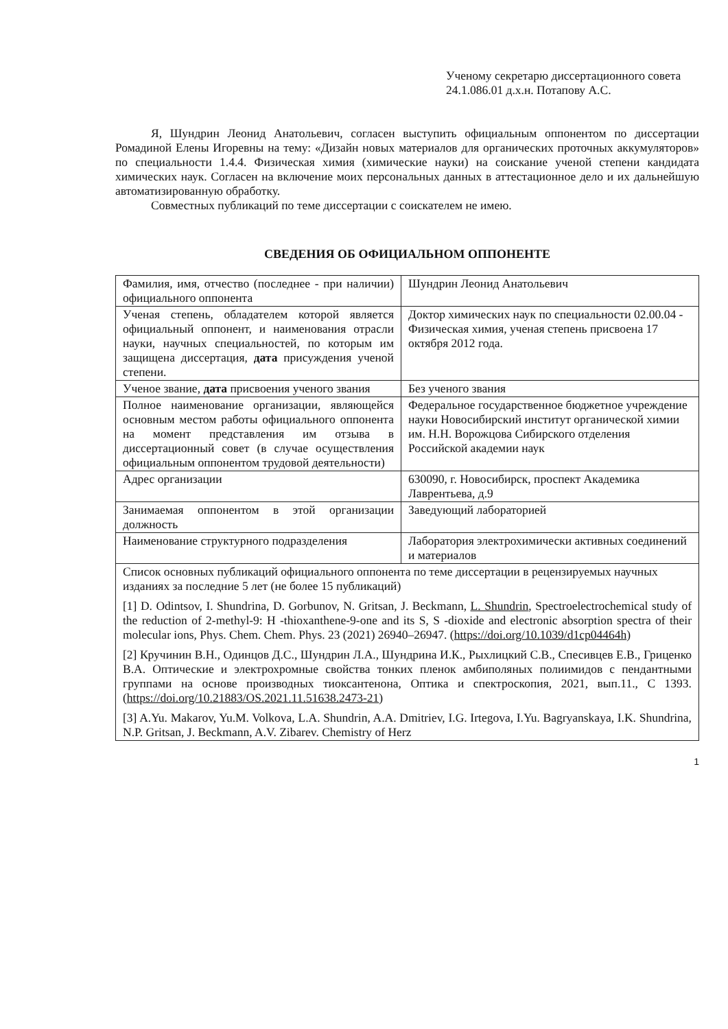Ученому секретарю диссертационного совета
24.1.086.01 д.х.н. Потапову А.С.
Я, Шундрин Леонид Анатольевич, согласен выступить официальным оппонентом по диссертации Ромадиной Елены Игоревны на тему: «Дизайн новых материалов для органических проточных аккумуляторов» по специальности 1.4.4. Физическая химия (химические науки) на соискание ученой степени кандидата химических наук. Согласен на включение моих персональных данных в аттестационное дело и их дальнейшую автоматизированную обработку.
Совместных публикаций по теме диссертации с соискателем не имею.
СВЕДЕНИЯ ОБ ОФИЦИАЛЬНОМ ОППОНЕНТЕ
| Фамилия, имя, отчество (последнее - при наличии) официального оппонента | Шундрин Леонид Анатольевич |
| Ученая степень, обладателем которой является официальный оппонент, и наименования отрасли науки, научных специальностей, по которым им защищена диссертация, дата присуждения ученой степени. | Доктор химических наук по специальности 02.00.04 - Физическая химия, ученая степень присвоена 17 октября 2012 года. |
| Ученое звание, дата присвоения ученого звания | Без ученого звания |
| Полное наименование организации, являющейся основным местом работы официального оппонента на момент представления им отзыва в диссертационный совет (в случае осуществления официальным оппонентом трудовой деятельности) | Федеральное государственное бюджетное учреждение науки Новосибирский институт органической химии им. Н.Н. Ворожцова Сибирского отделения Российской академии наук |
| Адрес организации | 630090, г. Новосибирск, проспект Академика Лаврентьева, д.9 |
| Занимаемая оппонентом в этой организации должность | Заведующий лабораторией |
| Наименование структурного подразделения | Лаборатория электрохимически активных соединений и материалов |
| Список основных публикаций официального оппонента по теме диссертации в рецензируемых научных изданиях за последние 5 лет (не более 15 публикаций) [1] D. Odintsov, I. Shundrina, D. Gorbunov, N. Gritsan, J. Beckmann, L. Shundrin , Spectroelectrochemical study of the reduction of 2-methyl-9: H -thioxanthene-9-one and its S, S -dioxide and electronic absorption spectra of their molecular ions, Phys. Chem. Chem. Phys. 23 (2021) 26940–26947. ( https://doi.org/10.1039/d1cp04464h ) [2] Кручинин В.Н., Одинцов Д.С., Шундрин Л.А., Шундрина И.К., Рыхлицкий С.В., Спесивцев Е.В., Гриценко В.А. Оптические и электрохромные свойства тонких пленок амбиполяных полиимидов с пендантными группами на основе производных тиоксантенона, Оптика и спектроскопия, 2021, вып.11., С 1393. ( https://doi.org/10.21883/OS.2021.11.51638.2473-21 ) [3] A.Yu. Makarov, Yu.M. Volkova, L.A. Shundrin, A.A. Dmitriev, I.G. Irtegova, I.Yu. Bagryanskaya, I.K. Shundrina, N.P. Gritsan, J. Beckmann, A.V. Zibarev. Chemistry of Herz | |
1